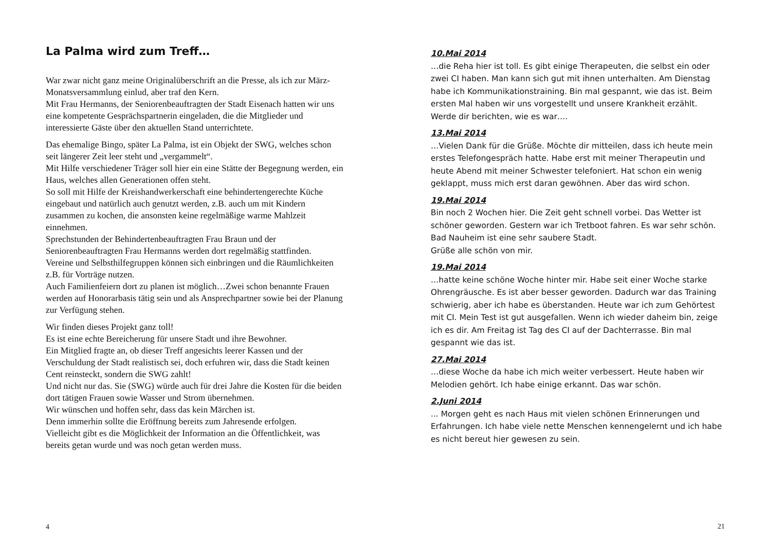La Palma wird zum Treff…
War zwar nicht ganz meine Originalüberschrift an die Presse, als ich zur März-Monatsversammlung einlud, aber traf den Kern.
Mit Frau Hermanns, der Seniorenbeauftragten der Stadt Eisenach hatten wir uns eine kompetente Gesprächspartnerin eingeladen, die die Mitglieder und interessierte Gäste über den aktuellen Stand unterrichtete.
Das ehemalige Bingo, später La Palma, ist ein Objekt der SWG, welches schon seit längerer Zeit leer steht und „vergammelt“.
Mit Hilfe verschiedener Träger soll hier ein eine Stätte der Begegnung werden, ein Haus, welches allen Generationen offen steht.
So soll mit Hilfe der Kreishandwerkerschaft eine behindertengerechte Küche eingebaut und natürlich auch genutzt werden, z.B. auch um mit Kindern zusammen zu kochen, die ansonsten keine regelmäßige warme Mahlzeit einnehmen.
Sprechstunden der Behindertenbeauftragten Frau Braun und der Seniorenbeauftragten Frau Hermanns werden dort regelmäßig stattfinden.
Vereine und Selbsthilfegruppen können sich einbringen und die Räumlichkeiten z.B. für Vorträge nutzen.
Auch Familienfeiern dort zu planen ist möglich…Zwei schon benannte Frauen werden auf Honorarbasis tätig sein und als Ansprechpartner sowie bei der Planung zur Verfügung stehen.
Wir finden dieses Projekt ganz toll!
Es ist eine echte Bereicherung für unsere Stadt und ihre Bewohner.
Ein Mitglied fragte an, ob dieser Treff angesichts leerer Kassen und der Verschuldung der Stadt realistisch sei, doch erfuhren wir, dass die Stadt keinen Cent reinsteckt, sondern die SWG zahlt!
Und nicht nur das. Sie (SWG) würde auch für drei Jahre die Kosten für die beiden dort tätigen Frauen sowie Wasser und Strom übernehmen.
Wir wünschen und hoffen sehr, dass das kein Märchen ist.
Denn immerhin sollte die Eröffnung bereits zum Jahresende erfolgen.
Vielleicht gibt es die Möglichkeit der Information an die Öffentlichkeit, was bereits getan wurde und was noch getan werden muss.
4
10.Mai 2014
…die Reha hier ist toll. Es gibt einige Therapeuten, die selbst ein oder zwei CI haben. Man kann sich gut mit ihnen unterhalten. Am Dienstag habe ich Kommunikationstraining. Bin mal gespannt, wie das ist. Beim ersten Mal haben wir uns vorgestellt und unsere Krankheit erzählt. Werde dir berichten, wie es war….
13.Mai 2014
…Vielen Dank für die Grüße. Möchte dir mitteilen, dass ich heute mein erstes Telefongespräch hatte. Habe erst mit meiner Therapeutin und heute Abend mit meiner Schwester telefoniert. Hat schon ein wenig geklappt, muss mich erst daran gewöhnen. Aber das wird schon.
19.Mai 2014
Bin noch 2 Wochen hier. Die Zeit geht schnell vorbei. Das Wetter ist schöner geworden. Gestern war ich Tretboot fahren. Es war sehr schön. Bad Nauheim ist eine sehr saubere Stadt.
Grüße alle schön von mir.
19.Mai 2014
…hatte keine schöne Woche hinter mir. Habe seit einer Woche starke Ohrengräusche. Es ist aber besser geworden. Dadurch war das Training schwierig, aber ich habe es überstanden. Heute war ich zum Gehörtest mit CI. Mein Test ist gut ausgefallen. Wenn ich wieder daheim bin, zeige ich es dir. Am Freitag ist Tag des CI auf der Dachterrasse. Bin mal gespannt wie das ist.
27.Mai 2014
…diese Woche da habe ich mich weiter verbessert. Heute haben wir Melodien gehört. Ich habe einige erkannt. Das war schön.
2.Juni 2014
... Morgen geht es nach Haus mit vielen schönen Erinnerungen und Erfahrungen. Ich habe viele nette Menschen kennengelernt und ich habe es nicht bereut hier gewesen zu sein.
21